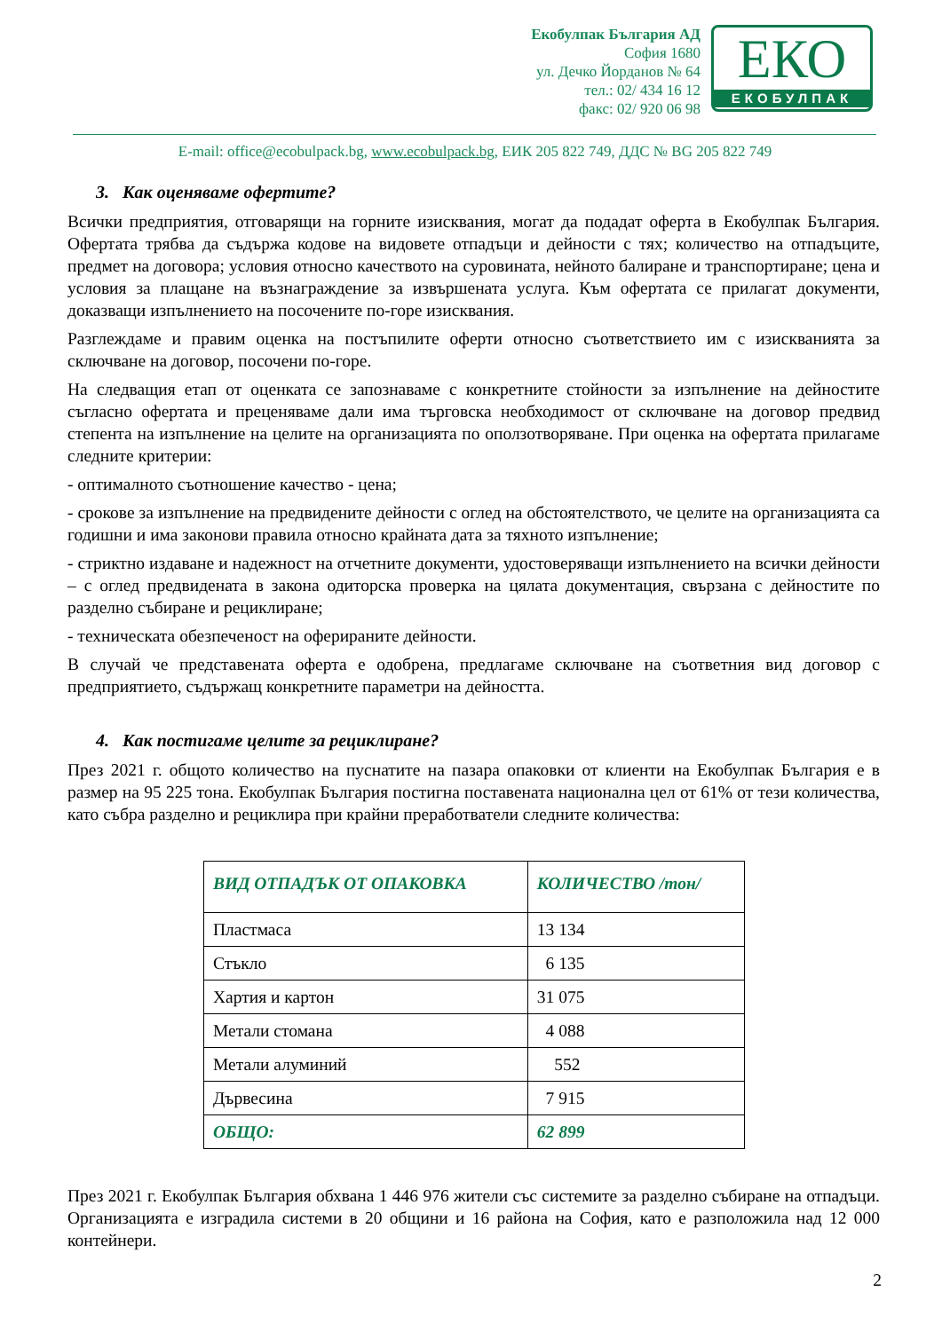Екобулпак България АД
София 1680
ул. Дечко Йорданов № 64
тел.: 02/ 434 16 12
факс: 02/ 920 06 98
ЕКО
ЕКОБУЛПАК
E-mail: office@ecobulpack.bg, www.ecobulpack.bg, ЕИК 205 822 749, ДДС № BG 205 822 749
3. Как оценяваме офертите?
Всички предприятия, отговарящи на горните изисквания, могат да подадат оферта в Екобулпак България. Офертата трябва да съдържа кодове на видовете отпадъци и дейности с тях; количество на отпадъците, предмет на договора; условия относно качеството на суровината, нейното балиране и транспортиране; цена и условия за плащане на възнаграждение за извършената услуга. Към офертата се прилагат документи, доказващи изпълнението на посочените по-горе изисквания.
Разглеждаме и правим оценка на постъпилите оферти относно съответствието им с изискванията за сключване на договор, посочени по-горе.
На следващия етап от оценката се запознаваме с конкретните стойности за изпълнение на дейностите съгласно офертата и преценяваме дали има търговска необходимост от сключване на договор предвид степента на изпълнение на целите на организацията по оползотворяване. При оценка на офертата прилагаме следните критерии:
- оптималното съотношение качество - цена;
- срокове за изпълнение на предвидените дейности с оглед на обстоятелството, че целите на организацията са годишни и има законови правила относно крайната дата за тяхното изпълнение;
- стриктно издаване и надежност на отчетните документи, удостоверяващи изпълнението на всички дейности – с оглед предвидената в закона одиторска проверка на цялата документация, свързана с дейностите по разделно събиране и рециклиране;
- техническата обезпеченост на оферираните дейности.
В случай че представената оферта е одобрена, предлагаме сключване на съответния вид договор с предприятието, съдържащ конкретните параметри на дейността.
4. Как постигаме целите за рециклиране?
През 2021 г. общото количество на пуснатите на пазара опаковки от клиенти на Екобулпак България е в размер на 95 225 тона. Екобулпак България постигна поставената национална цел от 61% от тези количества, като събра разделно и рециклира при крайни преработватели следните количества:
| ВИД ОТПАДЪК ОТ ОПАКОВКА | КОЛИЧЕСТВО /тон/ |
| --- | --- |
| Пластмаса | 13 134 |
| Стъкло | 6 135 |
| Хартия и картон | 31 075 |
| Метали стомана | 4 088 |
| Метали алуминий | 552 |
| Дървесина | 7 915 |
| ОБЩО: | 62 899 |
През 2021 г. Екобулпак България обхвана 1 446 976 жители със системите за разделно събиране на отпадъци. Организацията е изградила системи в 20 общини и 16 района на София, като е разположила над 12 000 контейнери.
2